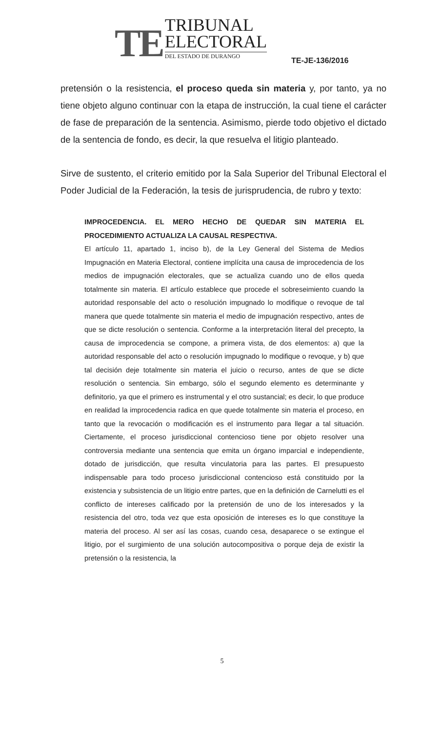TE
TRIBUNAL
ELECTORAL
DEL ESTADO DE DURANGO
TE-JE-136/2016
pretensión o la resistencia, el proceso queda sin materia y, por tanto, ya no tiene objeto alguno continuar con la etapa de instrucción, la cual tiene el carácter de fase de preparación de la sentencia. Asimismo, pierde todo objetivo el dictado de la sentencia de fondo, es decir, la que resuelva el litigio planteado.
Sirve de sustento, el criterio emitido por la Sala Superior del Tribunal Electoral el Poder Judicial de la Federación, la tesis de jurisprudencia, de rubro y texto:
IMPROCEDENCIA. EL MERO HECHO DE QUEDAR SIN MATERIA EL PROCEDIMIENTO ACTUALIZA LA CAUSAL RESPECTIVA.
El artículo 11, apartado 1, inciso b), de la Ley General del Sistema de Medios Impugnación en Materia Electoral, contiene implícita una causa de improcedencia de los medios de impugnación electorales, que se actualiza cuando uno de ellos queda totalmente sin materia. El artículo establece que procede el sobreseimiento cuando la autoridad responsable del acto o resolución impugnado lo modifique o revoque de tal manera que quede totalmente sin materia el medio de impugnación respectivo, antes de que se dicte resolución o sentencia. Conforme a la interpretación literal del precepto, la causa de improcedencia se compone, a primera vista, de dos elementos: a) que la autoridad responsable del acto o resolución impugnado lo modifique o revoque, y b) que tal decisión deje totalmente sin materia el juicio o recurso, antes de que se dicte resolución o sentencia. Sin embargo, sólo el segundo elemento es determinante y definitorio, ya que el primero es instrumental y el otro sustancial; es decir, lo que produce en realidad la improcedencia radica en que quede totalmente sin materia el proceso, en tanto que la revocación o modificación es el instrumento para llegar a tal situación. Ciertamente, el proceso jurisdiccional contencioso tiene por objeto resolver una controversia mediante una sentencia que emita un órgano imparcial e independiente, dotado de jurisdicción, que resulta vinculatoria para las partes. El presupuesto indispensable para todo proceso jurisdiccional contencioso está constituido por la existencia y subsistencia de un litigio entre partes, que en la definición de Carnelutti es el conflicto de intereses calificado por la pretensión de uno de los interesados y la resistencia del otro, toda vez que esta oposición de intereses es lo que constituye la materia del proceso. Al ser así las cosas, cuando cesa, desaparece o se extingue el litigio, por el surgimiento de una solución autocompositiva o porque deja de existir la pretensión o la resistencia, la
5